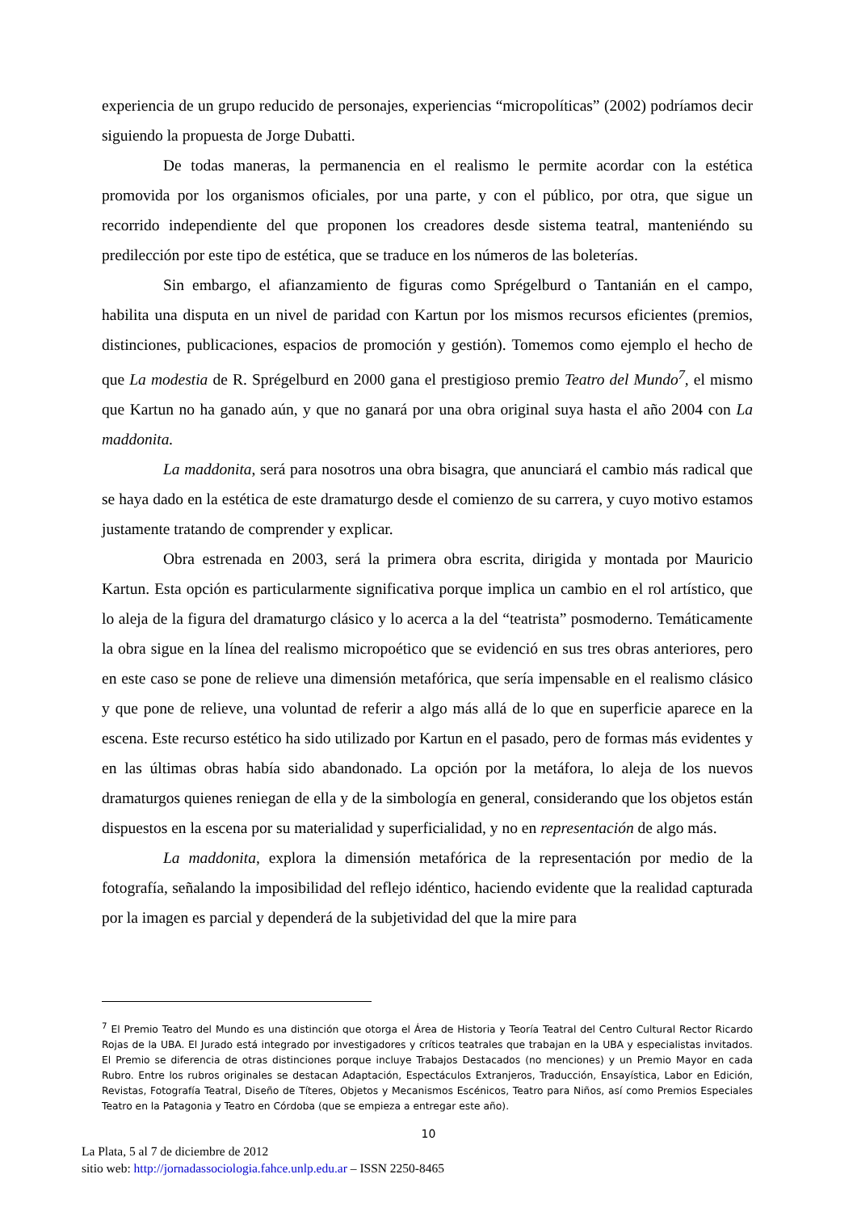experiencia de un grupo reducido de personajes, experiencias “micropolíticas” (2002) podríamos decir siguiendo la propuesta de Jorge Dubatti.
De todas maneras, la permanencia en el realismo le permite acordar con la estética promovida por los organismos oficiales, por una parte, y con el público, por otra, que sigue un recorrido independiente del que proponen los creadores desde sistema teatral, manteniéndo su predilección por este tipo de estética, que se traduce en los números de las boleterías.
Sin embargo, el afianzamiento de figuras como Sprégelburd o Tantanián en el campo, habilita una disputa en un nivel de paridad con Kartun por los mismos recursos eficientes (premios, distinciones, publicaciones, espacios de promoción y gestión). Tomemos como ejemplo el hecho de que La modestia de R. Sprégelburd en 2000 gana el prestigioso premio Teatro del Mundo<sup>7</sup>, el mismo que Kartun no ha ganado aún, y que no ganará por una obra original suya hasta el año 2004 con La maddonita.
La maddonita, será para nosotros una obra bisagra, que anunciará el cambio más radical que se haya dado en la estética de este dramaturgo desde el comienzo de su carrera, y cuyo motivo estamos justamente tratando de comprender y explicar.
Obra estrenada en 2003, será la primera obra escrita, dirigida y montada por Mauricio Kartun. Esta opción es particularmente significativa porque implica un cambio en el rol artístico, que lo aleja de la figura del dramaturgo clásico y lo acerca a la del “teatrista” posmoderno. Temáticamente la obra sigue en la línea del realismo micropoético que se evidenció en sus tres obras anteriores, pero en este caso se pone de relieve una dimensión metafórica, que sería impensable en el realismo clásico y que pone de relieve, una voluntad de referir a algo más allá de lo que en superficie aparece en la escena. Este recurso estético ha sido utilizado por Kartun en el pasado, pero de formas más evidentes y en las últimas obras había sido abandonado. La opción por la metáfora, lo aleja de los nuevos dramaturgos quienes reniegan de ella y de la simbología en general, considerando que los objetos están dispuestos en la escena por su materialidad y superficialidad, y no en representación de algo más.
La maddonita, explora la dimensión metafórica de la representación por medio de la fotografía, señalando la imposibilidad del reflejo idéntico, haciendo evidente que la realidad capturada por la imagen es parcial y dependerá de la subjetividad del que la mire para
<sup>7</sup> El Premio Teatro del Mundo es una distinción que otorga el Área de Historia y Teoría Teatral del Centro Cultural Rector Ricardo Rojas de la UBA. El Jurado está integrado por investigadores y críticos teatrales que trabajan en la UBA y especialistas invitados. El Premio se diferencia de otras distinciones porque incluye Trabajos Destacados (no menciones) y un Premio Mayor en cada Rubro. Entre los rubros originales se destacan Adaptación, Espectáculos Extranjeros, Traducción, Ensayística, Labor en Edición, Revistas, Fotografía Teatral, Diseño de Títeres, Objetos y Mecanismos Escénicos, Teatro para Niños, así como Premios Especiales Teatro en la Patagonia y Teatro en Córdoba (que se empieza a entregar este año).
10
La Plata, 5 al 7 de diciembre de 2012
sitio web: http://jornadassociologia.fahce.unlp.edu.ar – ISSN 2250-8465